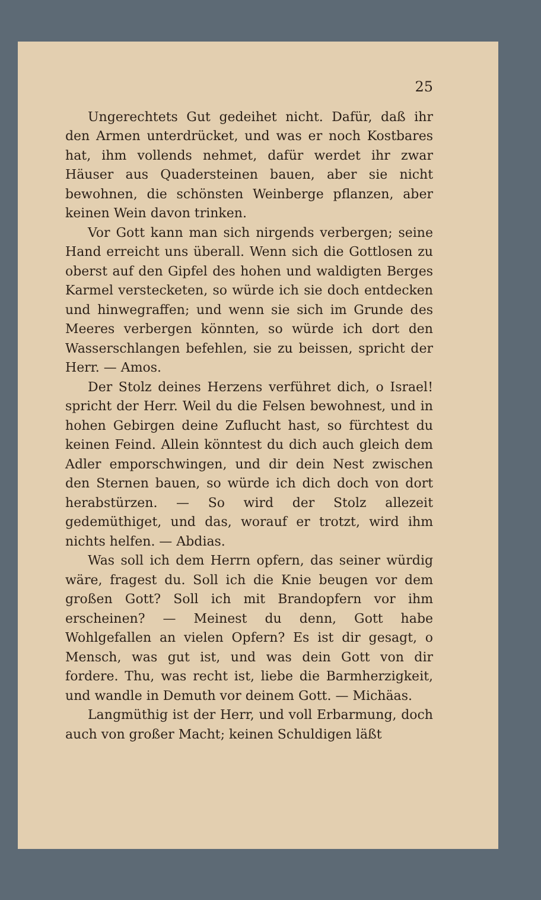25
Ungerechtets Gut gedeihet nicht. Dafür, daß ihr den Armen unterdrücket, und was er noch Kostbares hat, ihm vollends nehmet, dafür werdet ihr zwar Häuser aus Quadersteinen bauen, aber sie nicht bewohnen, die schönsten Weinberge pflanzen, aber keinen Wein davon trinken.
Vor Gott kann man sich nirgends verbergen; seine Hand erreicht uns überall. Wenn sich die Gottlosen zu oberst auf den Gipfel des hohen und waldigten Berges Karmel verstecketen, so würde ich sie doch entdecken und hinwegraffen; und wenn sie sich im Grunde des Meeres verbergen könnten, so würde ich dort den Wasserschlangen befehlen, sie zu beissen, spricht der Herr. — Amos.
Der Stolz deines Herzens verführet dich, o Israel! spricht der Herr. Weil du die Felsen bewohnest, und in hohen Gebirgen deine Zuflucht hast, so fürchtest du keinen Feind. Allein könntest du dich auch gleich dem Adler emporschwingen, und dir dein Nest zwischen den Sternen bauen, so würde ich dich doch von dort herabstürzen. — So wird der Stolz allezeit gedemüthiget, und das, worauf er trotzt, wird ihm nichts helfen. — Abdias.
Was soll ich dem Herrn opfern, das seiner würdig wäre, fragest du. Soll ich die Knie beugen vor dem großen Gott? Soll ich mit Brandopfern vor ihm erscheinen? — Meinest du denn, Gott habe Wohlgefallen an vielen Opfern? Es ist dir gesagt, o Mensch, was gut ist, und was dein Gott von dir fordere. Thu, was recht ist, liebe die Barmherzigkeit, und wandle in Demuth vor deinem Gott. — Michäas.
Langmüthig ist der Herr, und voll Erbarmung, doch auch von großer Macht; keinen Schuldigen läßt